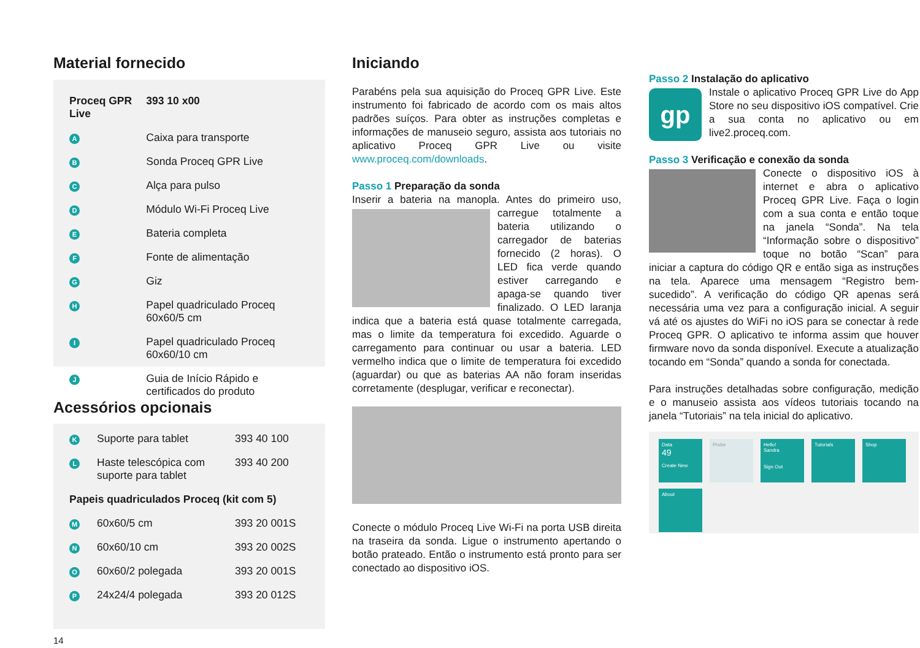Material fornecido
| Proceq GPR Live | | 393 10 x00 |
| A | Caixa para transporte | |
| B | Sonda Proceq GPR Live | |
| C | Alça para pulso | |
| D | Módulo Wi-Fi Proceq Live | |
| E | Bateria completa | |
| F | Fonte de alimentação | |
| G | Giz | |
| H | Papel quadriculado Proceq 60x60/5 cm | |
| I | Papel quadriculado Proceq 60x60/10 cm | |
| J | Guia de Início Rápido e certificados do produto | |
Acessórios opcionais
| K | Suporte para tablet | 393 40 100 |
| L | Haste telescópica com suporte para tablet | 393 40 200 |
| Papeis quadriculados Proceq (kit com 5) | | |
| M | 60x60/5 cm | 393 20 001S |
| N | 60x60/10 cm | 393 20 002S |
| O | 60x60/2 polegada | 393 20 001S |
| P | 24x24/4 polegada | 393 20 012S |
14
Iniciando
Parabéns pela sua aquisição do Proceq GPR Live. Este instrumento foi fabricado de acordo com os mais altos padrões suíços. Para obter as instruções completas e informações de manuseio seguro, assista aos tutoriais no aplicativo Proceq GPR Live ou visite www.proceq.com/downloads.
Passo 1 Preparação da sonda
Inserir a bateria na manopla. Antes do primeiro uso, carregue totalmente a bateria utilizando o carregador de baterias fornecido (2 horas). O LED fica verde quando estiver carregando e apaga-se quando tiver finalizado. O LED laranja indica que a bateria está quase totalmente carregada, mas o limite da temperatura foi excedido. Aguarde o carregamento para continuar ou usar a bateria. LED vermelho indica que o limite de temperatura foi excedido (aguardar) ou que as baterias AA não foram inseridas corretamente (desplugar, verificar e reconectar).
Conecte o módulo Proceq Live Wi-Fi na porta USB direita na traseira da sonda. Ligue o instrumento apertando o botão prateado. Então o instrumento está pronto para ser conectado ao dispositivo iOS.
Passo 2 Instalação do aplicativo
gp Instale o aplicativo Proceq GPR Live do App Store no seu dispositivo iOS compatível. Crie a sua conta no aplicativo ou em live2.proceq.com.
Passo 3 Verificação e conexão da sonda
Conecte o dispositivo iOS à internet e abra o aplicativo Proceq GPR Live. Faça o login com a sua conta e então toque na janela “Sonda”. Na tela “Informação sobre o dispositivo” toque no botão “Scan” para iniciar a captura do código QR e então siga as instruções na tela. Aparece uma mensagem “Registro bem-sucedido”. A verificação do código QR apenas será necessária uma vez para a configuração inicial. A seguir vá até os ajustes do WiFi no iOS para se conectar à rede Proceq GPR. O aplicativo te informa assim que houver firmware novo da sonda disponível. Execute a atualização tocando em “Sonda” quando a sonda for conectada.
Para instruções detalhadas sobre configuração, medição e o manuseio assista aos vídeos tutoriais tocando na janela “Tutoriais” na tela inicial do aplicativo.
Data
49
Create New
Probe Hello!
Sandra
Sign Out
Tutorials Shop
About